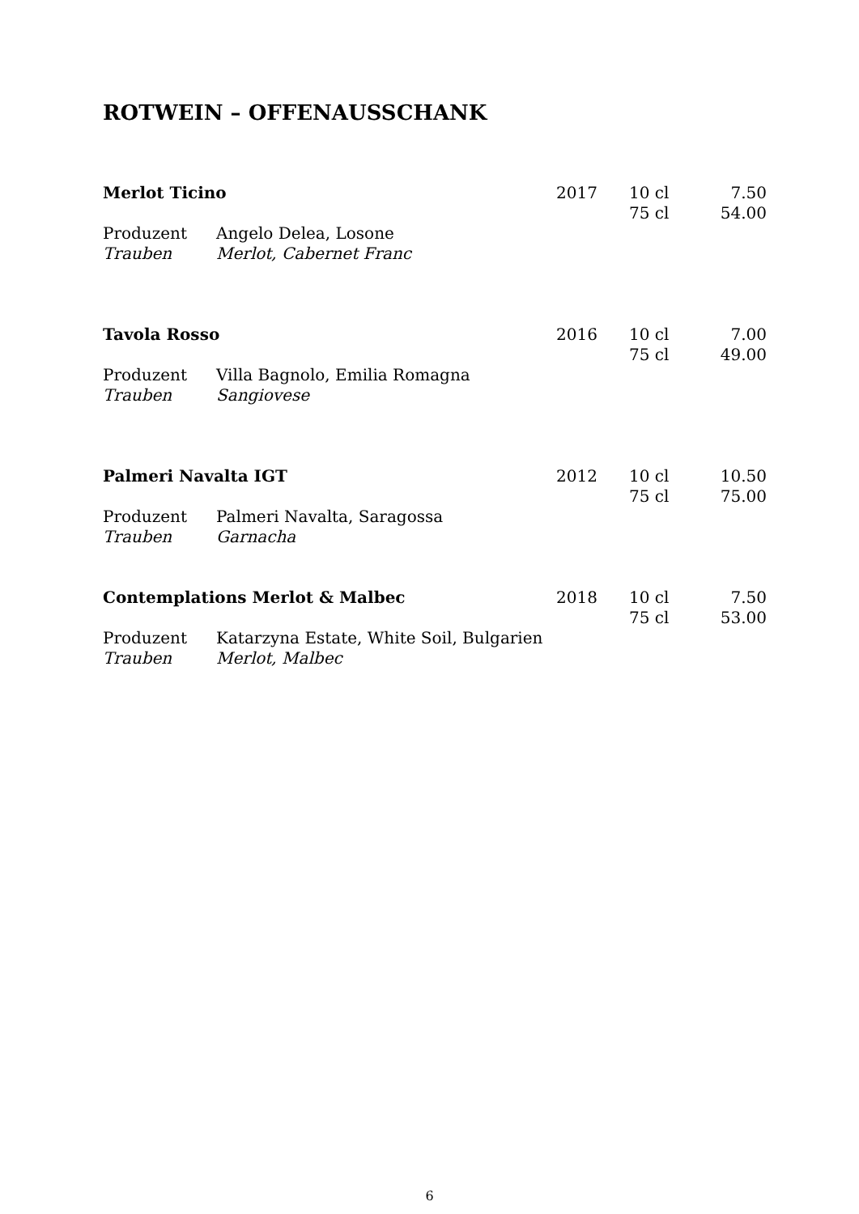ROTWEIN – OFFENAUSSCHANK
| Merlot Ticino | | 2017 | 10 cl | 7.50 |
| | | | 75 cl | 54.00 |
| Produzent | Angelo Delea, Losone | | | |
| Trauben | Merlot, Cabernet Franc | | | |
| Tavola Rosso | | 2016 | 10 cl | 7.00 |
| | | | 75 cl | 49.00 |
| Produzent | Villa Bagnolo, Emilia Romagna | | | |
| Trauben | Sangiovese | | | |
| Palmeri Navalta IGT | | 2012 | 10 cl | 10.50 |
| | | | 75 cl | 75.00 |
| Produzent | Palmeri Navalta, Saragossa | | | |
| Trauben | Garnacha | | | |
| Contemplations Merlot & Malbec | | 2018 | 10 cl | 7.50 |
| | | | 75 cl | 53.00 |
| Produzent | Katarzyna Estate, White Soil, Bulgarien | | | |
| Trauben | Merlot, Malbec | | | |
6